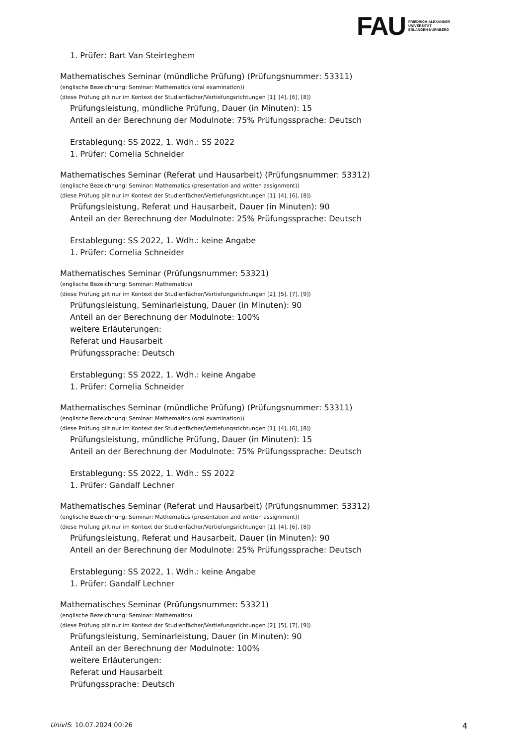FAU
FRIEDRICH-ALEXANDER
UNIVERSITÄT
ERLANGEN-NÜRNBERG
1. Prüfer: Bart Van Steirteghem
Mathematisches Seminar (mündliche Prüfung) (Prüfungsnummer: 53311)
(englische Bezeichnung: Seminar: Mathematics (oral examination))
(diese Prüfung gilt nur im Kontext der Studienfächer/Vertiefungsrichtungen [1], [4], [6], [8])
Prüfungsleistung, mündliche Prüfung, Dauer (in Minuten): 15
Anteil an der Berechnung der Modulnote: 75% Prüfungssprache: Deutsch
Erstablegung: SS 2022, 1. Wdh.: SS 2022
1. Prüfer: Cornelia Schneider
Mathematisches Seminar (Referat und Hausarbeit) (Prüfungsnummer: 53312)
(englische Bezeichnung: Seminar: Mathematics (presentation and written assignment))
(diese Prüfung gilt nur im Kontext der Studienfächer/Vertiefungsrichtungen [1], [4], [6], [8])
Prüfungsleistung, Referat und Hausarbeit, Dauer (in Minuten): 90
Anteil an der Berechnung der Modulnote: 25% Prüfungssprache: Deutsch
Erstablegung: SS 2022, 1. Wdh.: keine Angabe
1. Prüfer: Cornelia Schneider
Mathematisches Seminar (Prüfungsnummer: 53321)
(englische Bezeichnung: Seminar: Mathematics)
(diese Prüfung gilt nur im Kontext der Studienfächer/Vertiefungsrichtungen [2], [5], [7], [9])
Prüfungsleistung, Seminarleistung, Dauer (in Minuten): 90
Anteil an der Berechnung der Modulnote: 100%
weitere Erläuterungen:
Referat und Hausarbeit
Prüfungssprache: Deutsch
Erstablegung: SS 2022, 1. Wdh.: keine Angabe
1. Prüfer: Cornelia Schneider
Mathematisches Seminar (mündliche Prüfung) (Prüfungsnummer: 53311)
(englische Bezeichnung: Seminar: Mathematics (oral examination))
(diese Prüfung gilt nur im Kontext der Studienfächer/Vertiefungsrichtungen [1], [4], [6], [8])
Prüfungsleistung, mündliche Prüfung, Dauer (in Minuten): 15
Anteil an der Berechnung der Modulnote: 75% Prüfungssprache: Deutsch
Erstablegung: SS 2022, 1. Wdh.: SS 2022
1. Prüfer: Gandalf Lechner
Mathematisches Seminar (Referat und Hausarbeit) (Prüfungsnummer: 53312)
(englische Bezeichnung: Seminar: Mathematics (presentation and written assignment))
(diese Prüfung gilt nur im Kontext der Studienfächer/Vertiefungsrichtungen [1], [4], [6], [8])
Prüfungsleistung, Referat und Hausarbeit, Dauer (in Minuten): 90
Anteil an der Berechnung der Modulnote: 25% Prüfungssprache: Deutsch
Erstablegung: SS 2022, 1. Wdh.: keine Angabe
1. Prüfer: Gandalf Lechner
Mathematisches Seminar (Prüfungsnummer: 53321)
(englische Bezeichnung: Seminar: Mathematics)
(diese Prüfung gilt nur im Kontext der Studienfächer/Vertiefungsrichtungen [2], [5], [7], [9])
Prüfungsleistung, Seminarleistung, Dauer (in Minuten): 90
Anteil an der Berechnung der Modulnote: 100%
weitere Erläuterungen:
Referat und Hausarbeit
Prüfungssprache: Deutsch
UnivIS: 10.07.2024 00:26 4